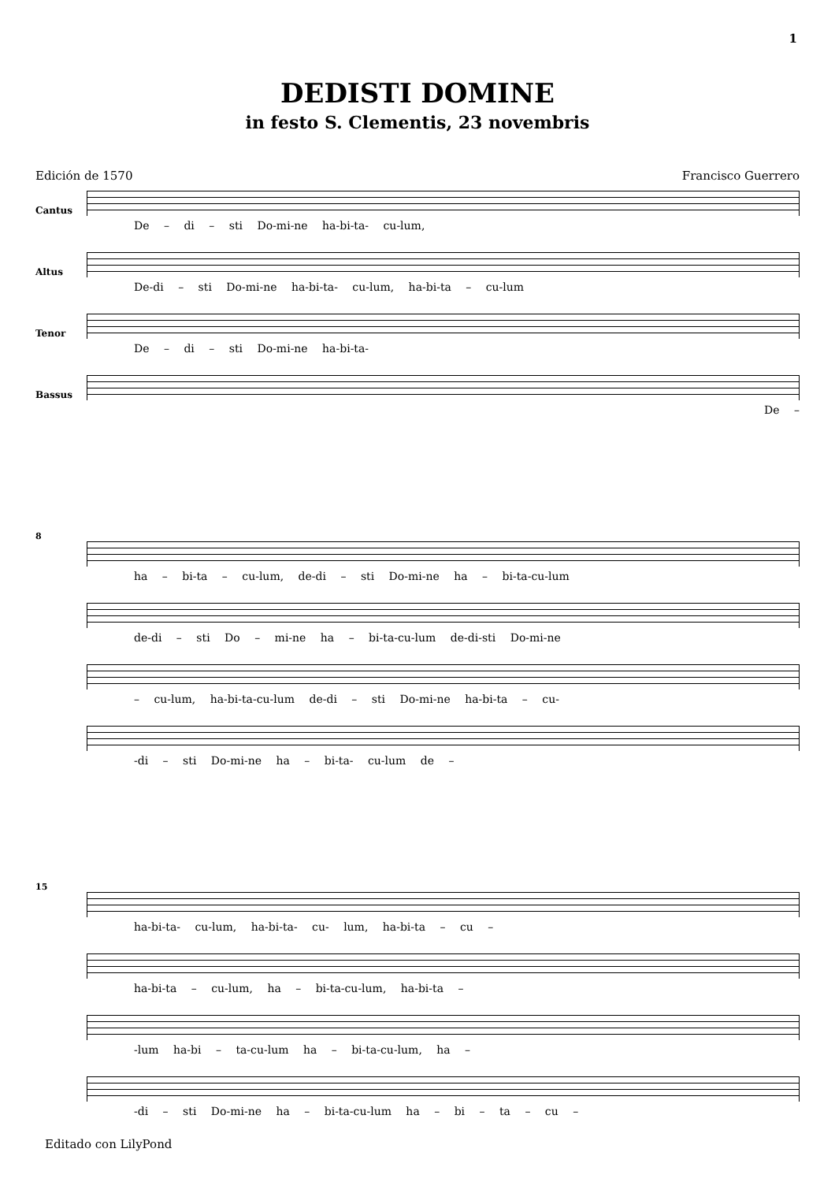1
DEDISTI DOMINE
in festo S. Clementis, 23 novembris
Edición de 1570 Francisco Guerrero
Cantus
De – di – sti Do-mi-ne ha-bi-ta- cu-lum,
Altus
De-di – sti Do-mi-ne ha-bi-ta- cu-lum, ha-bi-ta – cu-lum
Tenor
De – di – sti Do-mi-ne ha-bi-ta-
Bassus
De –
8
ha – bi-ta – cu-lum, de-di – sti Do-mi-ne ha – bi-ta-cu-lum
de-di – sti Do – mi-ne ha – bi-ta-cu-lum de-di-sti Do-mi-ne
– cu-lum, ha-bi-ta-cu-lum de-di – sti Do-mi-ne ha-bi-ta – cu-
-di – sti Do-mi-ne ha – bi-ta- cu-lum de –
15
ha-bi-ta- cu-lum, ha-bi-ta- cu- lum, ha-bi-ta – cu –
ha-bi-ta – cu-lum, ha – bi-ta-cu-lum, ha-bi-ta –
-lum ha-bi – ta-cu-lum ha – bi-ta-cu-lum, ha –
-di – sti Do-mi-ne ha – bi-ta-cu-lum ha – bi – ta – cu –
Editado con LilyPond